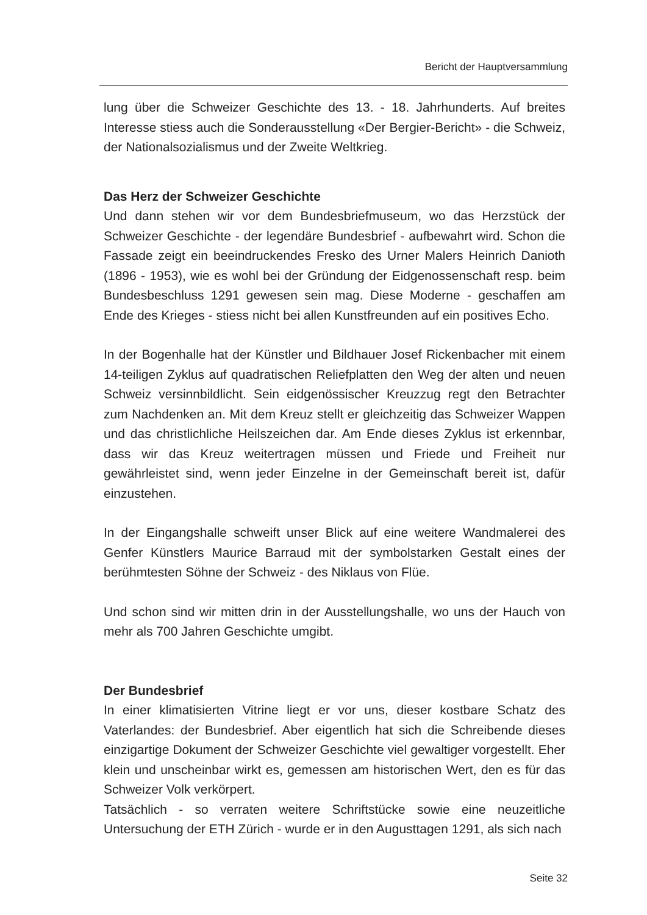Bericht der Hauptversammlung
lung über die Schweizer Geschichte des 13. - 18. Jahrhunderts. Auf breites Interesse stiess auch die Sonderausstellung «Der Bergier-Bericht» - die Schweiz, der Nationalsozialismus und der Zweite Weltkrieg.
Das Herz der Schweizer Geschichte
Und dann stehen wir vor dem Bundesbriefmuseum, wo das Herzstück der Schweizer Geschichte - der legendäre Bundesbrief - aufbewahrt wird. Schon die Fassade zeigt ein beeindruckendes Fresko des Urner Malers Heinrich Danioth (1896 - 1953), wie es wohl bei der Gründung der Eidgenossenschaft resp. beim Bundesbeschluss 1291 gewesen sein mag. Diese Moderne - geschaffen am Ende des Krieges - stiess nicht bei allen Kunstfreunden auf ein positives Echo.
In der Bogenhalle hat der Künstler und Bildhauer Josef Rickenbacher mit einem 14-teiligen Zyklus auf quadratischen Reliefplatten den Weg der alten und neuen Schweiz versinnbildlicht. Sein eidgenössischer Kreuzzug regt den Betrachter zum Nachdenken an. Mit dem Kreuz stellt er gleichzeitig das Schweizer Wappen und das christlichliche Heilszeichen dar. Am Ende dieses Zyklus ist erkennbar, dass wir das Kreuz weitertragen müssen und Friede und Freiheit nur gewährleistet sind, wenn jeder Einzelne in der Gemeinschaft bereit ist, dafür einzustehen.
In der Eingangshalle schweift unser Blick auf eine weitere Wandmalerei des Genfer Künstlers Maurice Barraud mit der symbolstarken Gestalt eines der berühmtesten Söhne der Schweiz - des Niklaus von Flüe.
Und schon sind wir mitten drin in der Ausstellungshalle, wo uns der Hauch von mehr als 700 Jahren Geschichte umgibt.
Der Bundesbrief
In einer klimatisierten Vitrine liegt er vor uns, dieser kostbare Schatz des Vaterlandes: der Bundesbrief. Aber eigentlich hat sich die Schreibende dieses einzigartige Dokument der Schweizer Geschichte viel gewaltiger vorgestellt. Eher klein und unscheinbar wirkt es, gemessen am historischen Wert, den es für das Schweizer Volk verkörpert.
Tatsächlich - so verraten weitere Schriftstücke sowie eine neuzeitliche Untersuchung der ETH Zürich - wurde er in den Augusttagen 1291, als sich nach
Seite 32